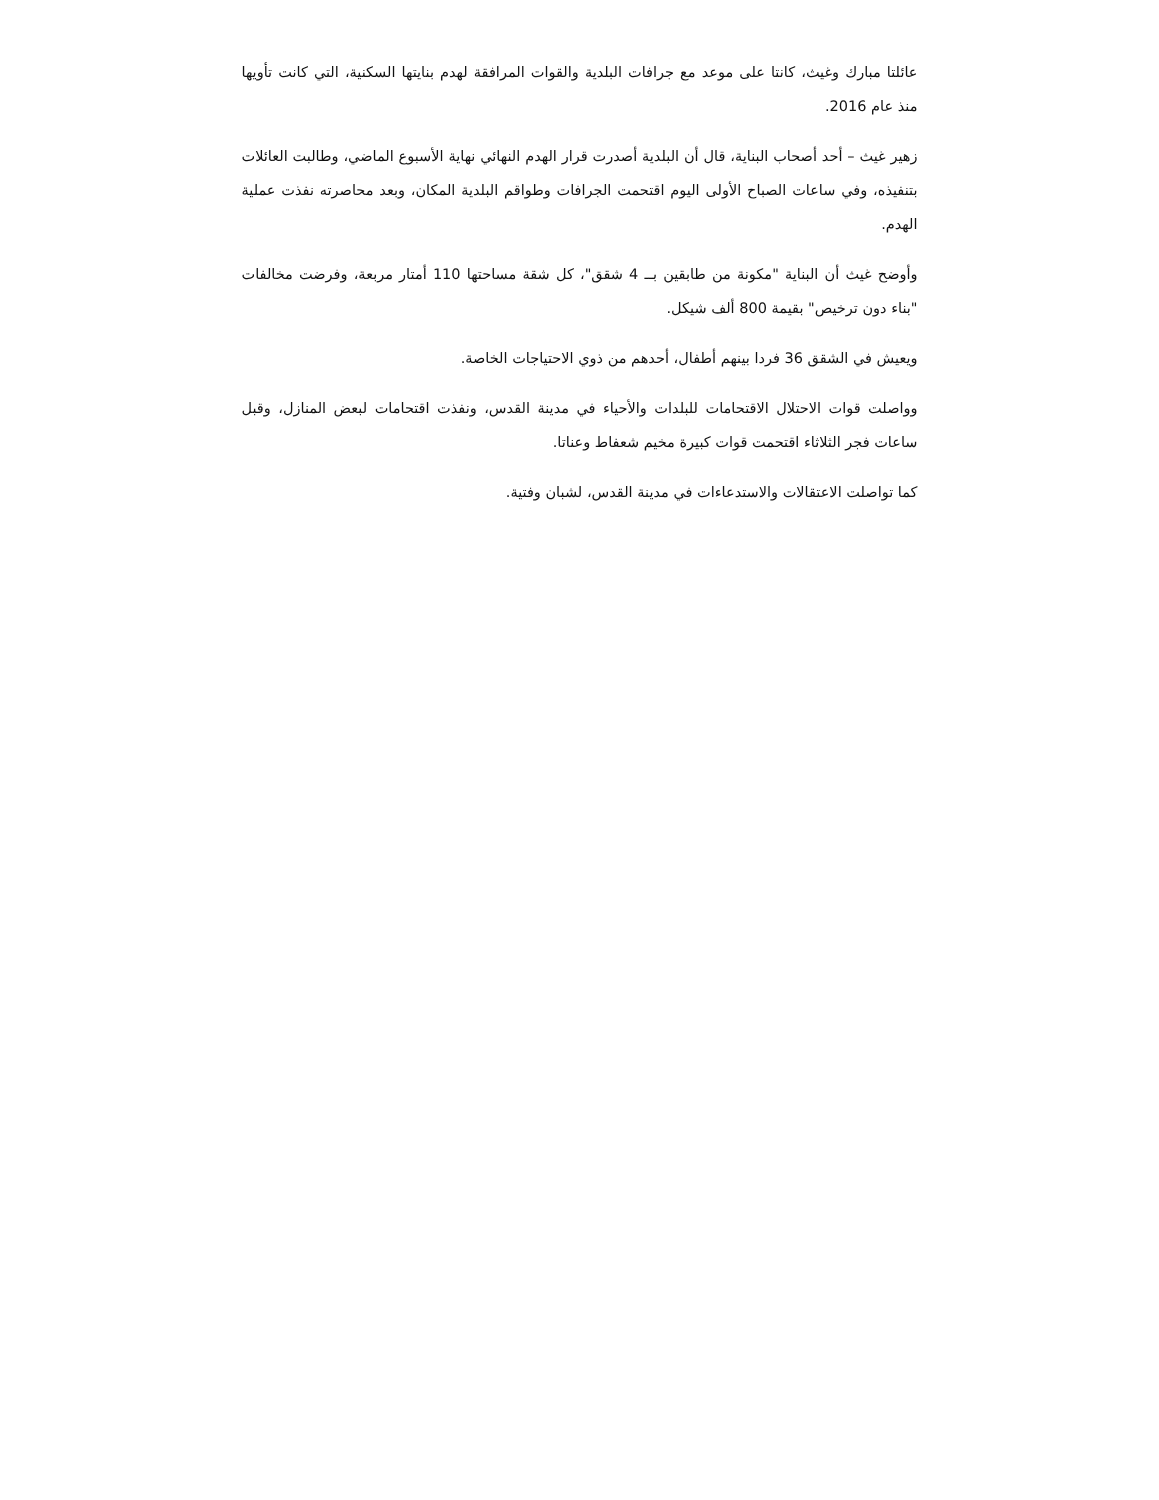عائلتا مبارك وغيث، كانتا على موعد مع جرافات البلدية والقوات المرافقة لهدم بنايتها السكنية، التي كانت تأويها منذ عام 2016.
زهير غيث – أحد أصحاب البناية، قال أن البلدية أصدرت قرار الهدم النهائي نهاية الأسبوع الماضي، وطالبت العائلات بتنفيذه، وفي ساعات الصباح الأولى اليوم اقتحمت الجرافات وطواقم البلدية المكان، وبعد محاصرته نفذت عملية الهدم.
وأوضح غيث أن البناية "مكونة من طابقين بــ 4 شقق"، كل شقة مساحتها 110 أمتار مربعة، وفرضت مخالفات "بناء دون ترخيص" بقيمة 800 ألف شيكل.
ويعيش في الشقق 36 فردا بينهم أطفال، أحدهم من ذوي الاحتياجات الخاصة.
وواصلت قوات الاحتلال الاقتحامات للبلدات والأحياء في مدينة القدس، ونفذت اقتحامات لبعض المنازل، وقبل ساعات فجر الثلاثاء اقتحمت قوات كبيرة مخيم شعفاط وعناتا.
كما تواصلت الاعتقالات والاستدعاءات في مدينة القدس، لشبان وفتية.